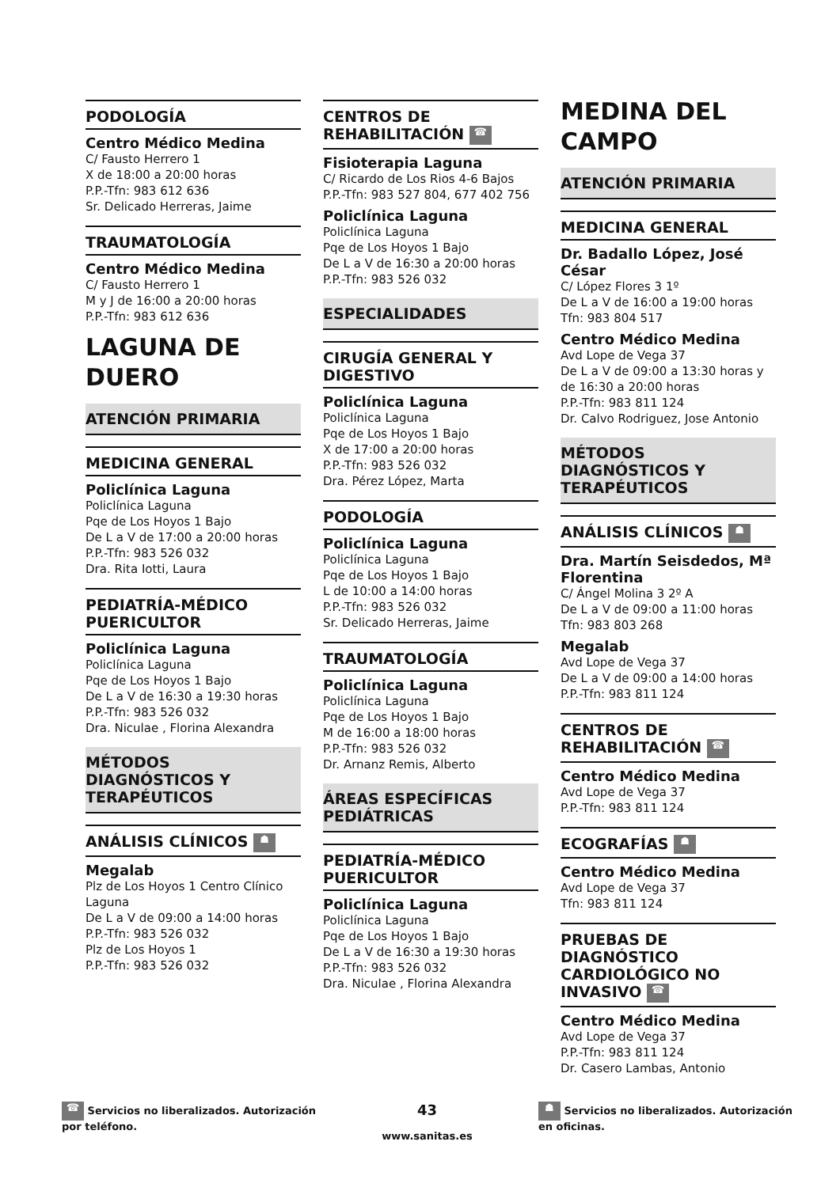PODOLOGÍA
Centro Médico Medina
C/ Fausto Herrero 1
X de 18:00 a 20:00 horas
P.P.-Tfn: 983 612 636
Sr. Delicado Herreras, Jaime
TRAUMATOLOGÍA
Centro Médico Medina
C/ Fausto Herrero 1
M y J de 16:00 a 20:00 horas
P.P.-Tfn: 983 612 636
LAGUNA DE DUERO
ATENCIÓN PRIMARIA
MEDICINA GENERAL
Policlínica Laguna
Policlínica Laguna
Pqe de Los Hoyos 1 Bajo
De L a V de 17:00 a 20:00 horas
P.P.-Tfn: 983 526 032
Dra. Rita Iotti, Laura
PEDIATRÍA-MÉDICO PUERICULTOR
Policlínica Laguna
Policlínica Laguna
Pqe de Los Hoyos 1 Bajo
De L a V de 16:30 a 19:30 horas
P.P.-Tfn: 983 526 032
Dra. Niculae , Florina Alexandra
MÉTODOS DIAGNÓSTICOS Y TERAPÉUTICOS
ANÁLISIS CLÍNICOS ☗
Megalab
Plz de Los Hoyos 1 Centro Clínico Laguna
De L a V de 09:00 a 14:00 horas
P.P.-Tfn: 983 526 032
Plz de Los Hoyos 1
P.P.-Tfn: 983 526 032
CENTROS DE REHABILITACIÓN ☎
Fisioterapia Laguna
C/ Ricardo de Los Rios 4-6 Bajos
P.P.-Tfn: 983 527 804, 677 402 756
Policlínica Laguna
Policlínica Laguna
Pqe de Los Hoyos 1 Bajo
De L a V de 16:30 a 20:00 horas
P.P.-Tfn: 983 526 032
ESPECIALIDADES
CIRUGÍA GENERAL Y DIGESTIVO
Policlínica Laguna
Policlínica Laguna
Pqe de Los Hoyos 1 Bajo
X de 17:00 a 20:00 horas
P.P.-Tfn: 983 526 032
Dra. Pérez López, Marta
PODOLOGÍA
Policlínica Laguna
Policlínica Laguna
Pqe de Los Hoyos 1 Bajo
L de 10:00 a 14:00 horas
P.P.-Tfn: 983 526 032
Sr. Delicado Herreras, Jaime
TRAUMATOLOGÍA
Policlínica Laguna
Policlínica Laguna
Pqe de Los Hoyos 1 Bajo
M de 16:00 a 18:00 horas
P.P.-Tfn: 983 526 032
Dr. Arnanz Remis, Alberto
ÁREAS ESPECÍFICAS PEDIÁTRICAS
PEDIATRÍA-MÉDICO PUERICULTOR
Policlínica Laguna
Policlínica Laguna
Pqe de Los Hoyos 1 Bajo
De L a V de 16:30 a 19:30 horas
P.P.-Tfn: 983 526 032
Dra. Niculae , Florina Alexandra
MEDINA DEL CAMPO
ATENCIÓN PRIMARIA
MEDICINA GENERAL
Dr. Badallo López, José César
C/ López Flores 3 1º
De L a V de 16:00 a 19:00 horas
Tfn: 983 804 517
Centro Médico Medina
Avd Lope de Vega 37
De L a V de 09:00 a 13:30 horas y de 16:30 a 20:00 horas
P.P.-Tfn: 983 811 124
Dr. Calvo Rodriguez, Jose Antonio
MÉTODOS DIAGNÓSTICOS Y TERAPÉUTICOS
ANÁLISIS CLÍNICOS ☗
Dra. Martín Seisdedos, Mª Florentina
C/ Ángel Molina 3 2º A
De L a V de 09:00 a 11:00 horas
Tfn: 983 803 268
Megalab
Avd Lope de Vega 37
De L a V de 09:00 a 14:00 horas
P.P.-Tfn: 983 811 124
CENTROS DE REHABILITACIÓN ☎
Centro Médico Medina
Avd Lope de Vega 37
P.P.-Tfn: 983 811 124
ECOGRAFÍAS ☗
Centro Médico Medina
Avd Lope de Vega 37
Tfn: 983 811 124
PRUEBAS DE DIAGNÓSTICO CARDIOLÓGICO NO INVASIVO ☎
Centro Médico Medina
Avd Lope de Vega 37
P.P.-Tfn: 983 811 124
Dr. Casero Lambas, Antonio
☎ Servicios no liberalizados. Autorización
por teléfono.
43
www.sanitas.es
☗ Servicios no liberalizados. Autorización
en oficinas.